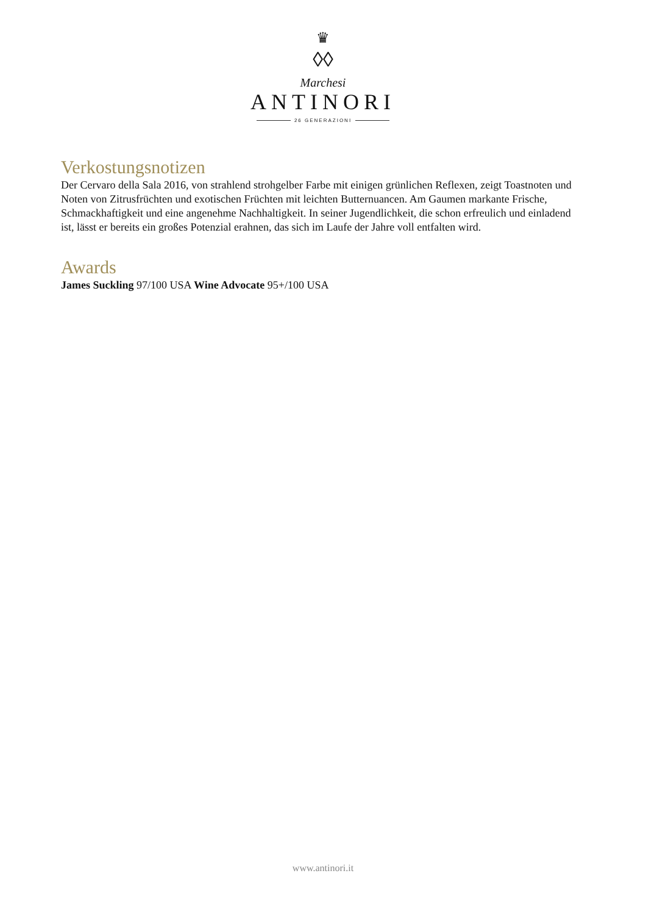♛
◊◊
Marchesi
ANTINORI
26 GENERAZIONI
Verkostungsnotizen
Der Cervaro della Sala 2016, von strahlend strohgelber Farbe mit einigen grünlichen Reflexen, zeigt Toastnoten und Noten von Zitrusfrüchten und exotischen Früchten mit leichten Butternuancen. Am Gaumen markante Frische, Schmackhaftigkeit und eine angenehme Nachhaltigkeit. In seiner Jugendlichkeit, die schon erfreulich und einladend ist, lässt er bereits ein großes Potenzial erahnen, das sich im Laufe der Jahre voll entfalten wird.
Awards
James Suckling 97/100 USA Wine Advocate 95+/100 USA
www.antinori.it